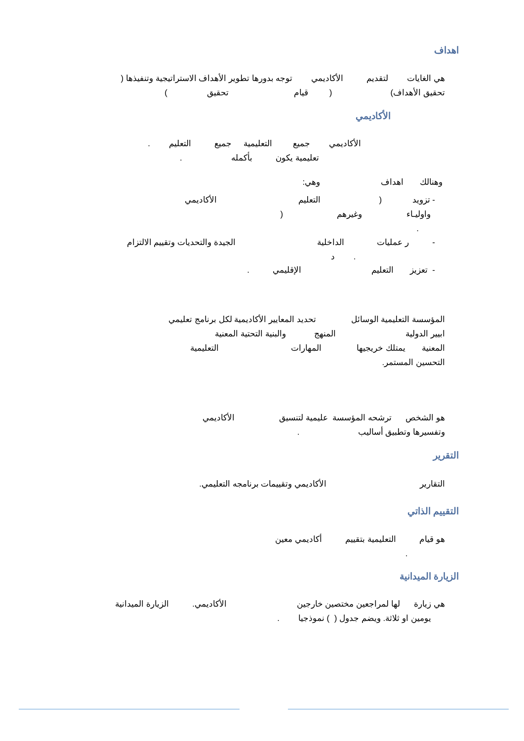اهداف
هي الغايات لتقديم الأكاديمي توجه بدورها تطوير الأهداف الاستراتيجية وتنفيذها ( تحقيق الأهداف) ( قيام تحقيق )
الأكاديمي
الأكاديمي جميع التعليمية جميع التعليم . تعليمية يكون بأكمله .
وهنالك اهداف وهي:
- تزويد ( التعليم الأكاديمي واوليـاء وغيرهم ( .
- ر عمليات الداخلية الجيدة والتحديات وتقييم الالتزام . د
- تعزيز التعليم الإقليمي .
المؤسسة التعليمية الوسائل تحديد المعايير الأكاديمية لكل برنامج تعليمي ابيير الدولية المنهج والبنية التحتية المعنية المعنية يمتلك خريجيها المهارات التعليمية التحسين المستمر.
هو الشخص ترشحه المؤسسة عليمية لتنسيق الأكاديمي وتفسيرها وتطبيق أساليب .
التقرير
التقارير الأكاديمي وتقييمات برنامجه التعليمي.
التقييم الذاتي
هو قيام التعليمية بتقييم أكاديمي معين .
الزيارة الميدانية
هي زيارة لها لمراجعين مختصين خارجين الأكاديمي. الزيارة الميدانية يومين او ثلاثة. ويضم جدول ( ) نموذجيا .